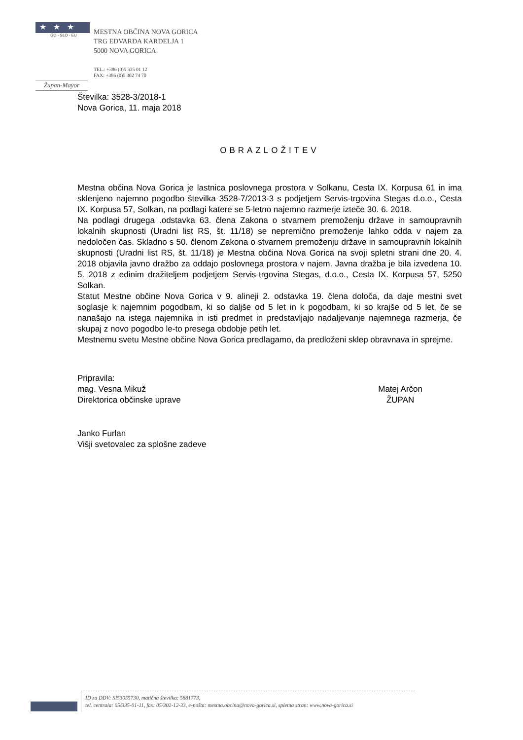★★★
GO - SLO - EU
MESTNA OBČINA NOVA GORICA
TRG EDVARDA KARDELJA 1
5000 NOVA GORICA
TEL.: +386 (0)5 335 01 12
FAX: +386 (0)5 302 74 70
Župan-Mayor
Številka: 3528-3/2018-1
Nova Gorica, 11. maja 2018
OBRAZLOŽITEV
Mestna občina Nova Gorica je lastnica poslovnega prostora v Solkanu, Cesta IX. Korpusa 61 in ima sklenjeno najemno pogodbo številka 3528-7/2013-3 s podjetjem Servis-trgovina Stegas d.o.o., Cesta IX. Korpusa 57, Solkan, na podlagi katere se 5-letno najemno razmerje izteče 30. 6. 2018.
Na podlagi drugega .odstavka 63. člena Zakona o stvarnem premoženju države in samoupravnih lokalnih skupnosti (Uradni list RS, št. 11/18) se nepremično premoženje lahko odda v najem za nedoločen čas. Skladno s 50. členom Zakona o stvarnem premoženju države in samoupravnih lokalnih skupnosti (Uradni list RS, št. 11/18) je Mestna občina Nova Gorica na svoji spletni strani dne 20. 4. 2018 objavila javno dražbo za oddajo poslovnega prostora v najem. Javna dražba je bila izvedena 10. 5. 2018 z edinim dražiteljem podjetjem Servis-trgovina Stegas, d.o.o., Cesta IX. Korpusa 57, 5250 Solkan.
Statut Mestne občine Nova Gorica v 9. alineji 2. odstavka 19. člena določa, da daje mestni svet soglasje k najemnim pogodbam, ki so daljše od 5 let in k pogodbam, ki so krajše od 5 let, če se nanašajo na istega najemnika in isti predmet in predstavljajo nadaljevanje najemnega razmerja, če skupaj z novo pogodbo le-to presega obdobje petih let.
Mestnemu svetu Mestne občine Nova Gorica predlagamo, da predloženi sklep obravnava in sprejme.
Pripravila:
mag. Vesna Mikuž
Direktorica občinske uprave
Matej Arčon
ŽUPAN
Janko Furlan
Višji svetovalec za splošne zadeve
ID za DDV: SI53055730, matična številka: 5881773,
tel. centrala: 05/335-01-11, fax: 05/302-12-33, e-pošta: mestna.obcina@nova-gorica.si, spletna stran: www.nova-gorica.si